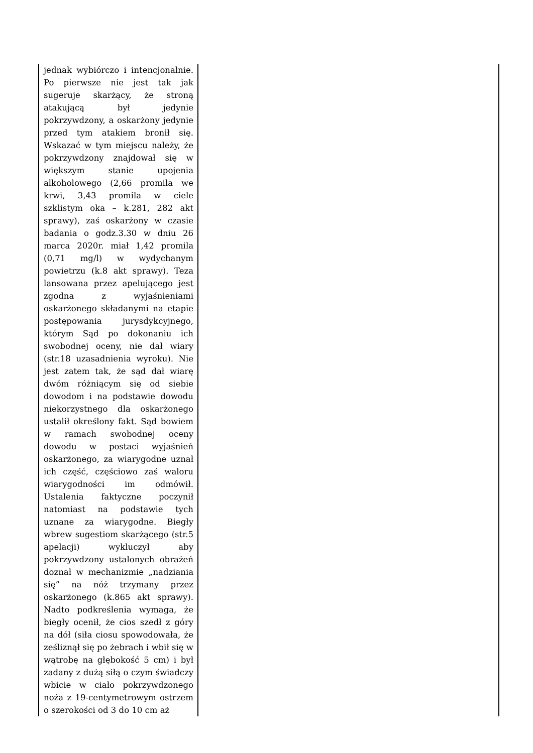| jednak wybiórczo i intencjonalnie. Po pierwsze nie jest tak jak sugeruje skarżący, że stroną atakującą był jedynie pokrzywdzony, a oskarżony jedynie przed tym atakiem bronił się. Wskazać w tym miejscu należy, że pokrzywdzony znajdował się w większym stanie upojenia alkoholowego (2,66 promila we krwi, 3,43 promila w ciele szklistym oka – k.281, 282 akt sprawy), zaś oskarżony w czasie badania o godz.3.30 w dniu 26 marca 2020r. miał 1,42 promila (0,71 mg/l) w wydychanym powietrzu (k.8 akt sprawy). Teza lansowana przez apelującego jest zgodna z wyjaśnieniami oskarżonego składanymi na etapie postępowania jurysdykcyjnego, którym Sąd po dokonaniu ich swobodnej oceny, nie dał wiary (str.18 uzasadnienia wyroku). Nie jest zatem tak, że sąd dał wiarę dwóm różniącym się od siebie dowodom i na podstawie dowodu niekorzystnego dla oskarżonego ustalił określony fakt. Sąd bowiem w ramach swobodnej oceny dowodu w postaci wyjaśnień oskarżonego, za wiarygodne uznał ich część, częściowo zaś waloru wiarygodności im odmówił. Ustalenia faktyczne poczynił natomiast na podstawie tych uznane za wiarygodne. Biegły wbrew sugestiom skarżącego (str.5 apelacji) wykluczył aby pokrzywdzony ustalonych obrażeń doznał w mechanizmie „nadziania się” na nóż trzymany przez oskarżonego (k.865 akt sprawy). Nadto podkreślenia wymaga, że biegły ocenił, że cios szedł z góry na dół (siła ciosu spowodowała, że ześliznął się po żebrach i wbił się w wątrobę na głębokość 5 cm) i był zadany z dużą siłą o czym świadczy wbicie w ciało pokrzywdzonego noża z 19-centymetrowym ostrzem o szerokości od 3 do 10 cm aż | |